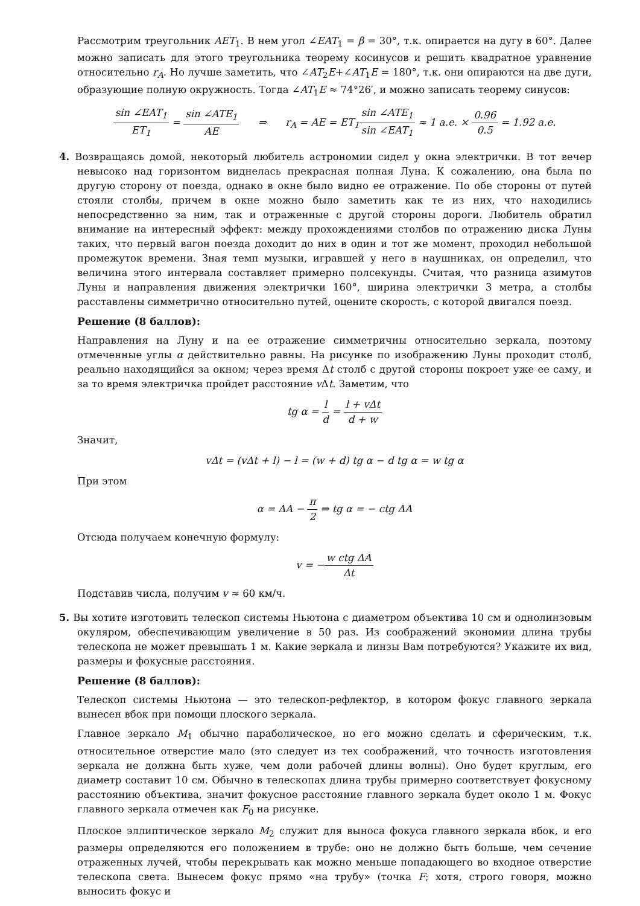Рассмотрим треугольник AET<sub>1</sub>. В нем угол ∠EAT<sub>1</sub> = β = 30°, т.к. опирается на дугу в 60°. Далее можно записать для этого треугольника теорему косинусов и решить квадратное уравнение относительно r<sub>A</sub>. Но лучше заметить, что ∠AT<sub>2</sub>E+∠AT<sub>1</sub>E = 180°, т.к. они опираются на две дуги, образующие полную окружность. Тогда ∠AT<sub>1</sub>E ≈ 74°26′, и можно записать теорему синусов:
sin ∠EAT<sub>1</sub> ET<sub>1</sub> = sin ∠ATE<sub>1</sub> AE ⇒ r<sub>A</sub> = AE = ET<sub>1</sub>sin ∠ATE<sub>1</sub> sin ∠EAT<sub>1</sub> ≈ 1 а.е. × 0.96 0.5 = 1.92 а.е.
4. Возвращаясь домой, некоторый любитель астрономии сидел у окна электрички. В тот вечер невысоко над горизонтом виднелась прекрасная полная Луна. К сожалению, она была по другую сторону от поезда, однако в окне было видно ее отражение. По обе стороны от путей стояли столбы, причем в окне можно было заметить как те из них, что находились непосредственно за ним, так и отраженные с другой стороны дороги. Любитель обратил внимание на интересный эффект: между прохождениями столбов по отражению диска Луны таких, что первый вагон поезда доходит до них в один и тот же момент, проходил небольшой промежуток времени. Зная темп музыки, игравшей у него в наушниках, он определил, что величина этого интервала составляет примерно полсекунды. Считая, что разница азимутов Луны и направления движения электрички 160°, ширина электрички 3 метра, а столбы расставлены симметрично относительно путей, оцените скорость, с которой двигался поезд.
Решение (8 баллов):
Направления на Луну и на ее отражение симметричны относительно зеркала, поэтому отмеченные углы α действительно равны. На рисунке по изображению Луны проходит столб, реально находящийся за окном; через время Δt столб с другой стороны покроет уже ее саму, и за то время электричка пройдет расстояние v Δt. Заметим, что
tg α = l d = l + v Δt d + w
Значит,
v Δt = (v Δt + l) − l = (w + d) tg α − d tg α = w tg α
При этом
α = ΔA − π 2 ⇒ tg α = − ctg ΔA
Отсюда получаем конечную формулу:
v = −w ctg ΔA Δt
Подставив числа, получим v ≈ 60 км/ч.
5. Вы хотите изготовить телескоп системы Ньютона с диаметром объектива 10 см и однолинзовым окуляром, обеспечивающим увеличение в 50 раз. Из соображений экономии длина трубы телескопа не может превышать 1 м. Какие зеркала и линзы Вам потребуются? Укажите их вид, размеры и фокусные расстояния.
Решение (8 баллов):
Телескоп системы Ньютона — это телескоп-рефлектор, в котором фокус главного зеркала вынесен вбок при помощи плоского зеркала.
Главное зеркало M<sub>1</sub> обычно параболическое, но его можно сделать и сферическим, т.к. относительное отверстие мало (это следует из тех соображений, что точность изготовления зеркала не должна быть хуже, чем доли рабочей длины волны). Оно будет круглым, его диаметр составит 10 см. Обычно в телескопах длина трубы примерно соответствует фокусному расстоянию объектива, значит фокусное расстояние главного зеркала будет около 1 м. Фокус главного зеркала отмечен как F<sub>0</sub> на рисунке.
Плоское эллиптическое зеркало M<sub>2</sub> служит для выноса фокуса главного зеркала вбок, и его размеры определяются его положением в трубе: оно не должно быть больше, чем сечение отраженных лучей, чтобы перекрывать как можно меньше попадающего во входное отверстие телескопа света. Вынесем фокус прямо «на трубу» (точка F; хотя, строго говоря, можно выносить фокус и